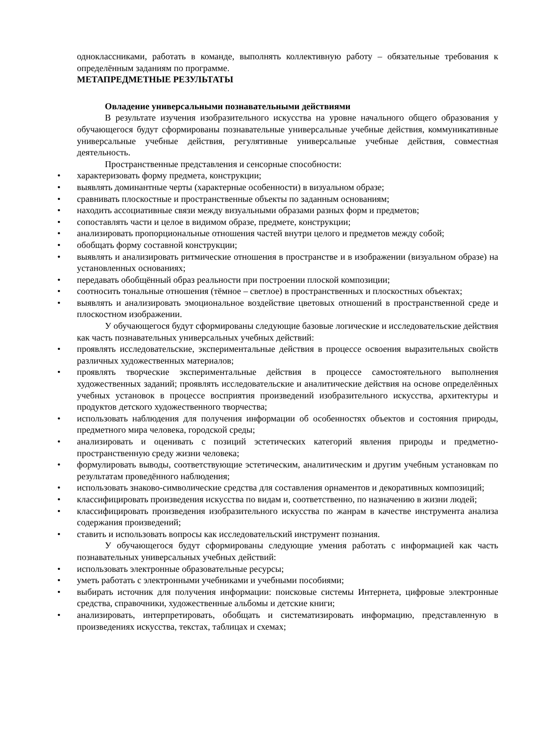одноклассниками, работать в команде, выполнять коллективную работу – обязательные требования к определённым заданиям по программе.
МЕТАПРЕДМЕТНЫЕ РЕЗУЛЬТАТЫ
Овладение универсальными познавательными действиями
В результате изучения изобразительного искусства на уровне начального общего образования у обучающегося будут сформированы познавательные универсальные учебные действия, коммуникативные универсальные учебные действия, регулятивные универсальные учебные действия, совместная деятельность.
Пространственные представления и сенсорные способности:
• характеризовать форму предмета, конструкции;
• выявлять доминантные черты (характерные особенности) в визуальном образе;
• сравнивать плоскостные и пространственные объекты по заданным основаниям;
• находить ассоциативные связи между визуальными образами разных форм и предметов;
• сопоставлять части и целое в видимом образе, предмете, конструкции;
• анализировать пропорциональные отношения частей внутри целого и предметов между собой;
• обобщать форму составной конструкции;
• выявлять и анализировать ритмические отношения в пространстве и в изображении (визуальном образе) на установленных основаниях;
• передавать обобщённый образ реальности при построении плоской композиции;
• соотносить тональные отношения (тёмное – светлое) в пространственных и плоскостных объектах;
• выявлять и анализировать эмоциональное воздействие цветовых отношений в пространственной среде и плоскостном изображении.
У обучающегося будут сформированы следующие базовые логические и исследовательские действия как часть познавательных универсальных учебных действий:
• проявлять исследовательские, экспериментальные действия в процессе освоения выразительных свойств различных художественных материалов;
• проявлять творческие экспериментальные действия в процессе самостоятельного выполнения художественных заданий; проявлять исследовательские и аналитические действия на основе определённых учебных установок в процессе восприятия произведений изобразительного искусства, архитектуры и продуктов детского художественного творчества;
• использовать наблюдения для получения информации об особенностях объектов и состояния природы, предметного мира человека, городской среды;
• анализировать и оценивать с позиций эстетических категорий явления природы и предметно-пространственную среду жизни человека;
• формулировать выводы, соответствующие эстетическим, аналитическим и другим учебным установкам по результатам проведённого наблюдения;
• использовать знаково-символические средства для составления орнаментов и декоративных композиций;
• классифицировать произведения искусства по видам и, соответственно, по назначению в жизни людей;
• классифицировать произведения изобразительного искусства по жанрам в качестве инструмента анализа содержания произведений;
• ставить и использовать вопросы как исследовательский инструмент познания.
У обучающегося будут сформированы следующие умения работать с информацией как часть познавательных универсальных учебных действий:
• использовать электронные образовательные ресурсы;
• уметь работать с электронными учебниками и учебными пособиями;
• выбирать источник для получения информации: поисковые системы Интернета, цифровые электронные средства, справочники, художественные альбомы и детские книги;
• анализировать, интерпретировать, обобщать и систематизировать информацию, представленную в произведениях искусства, текстах, таблицах и схемах;